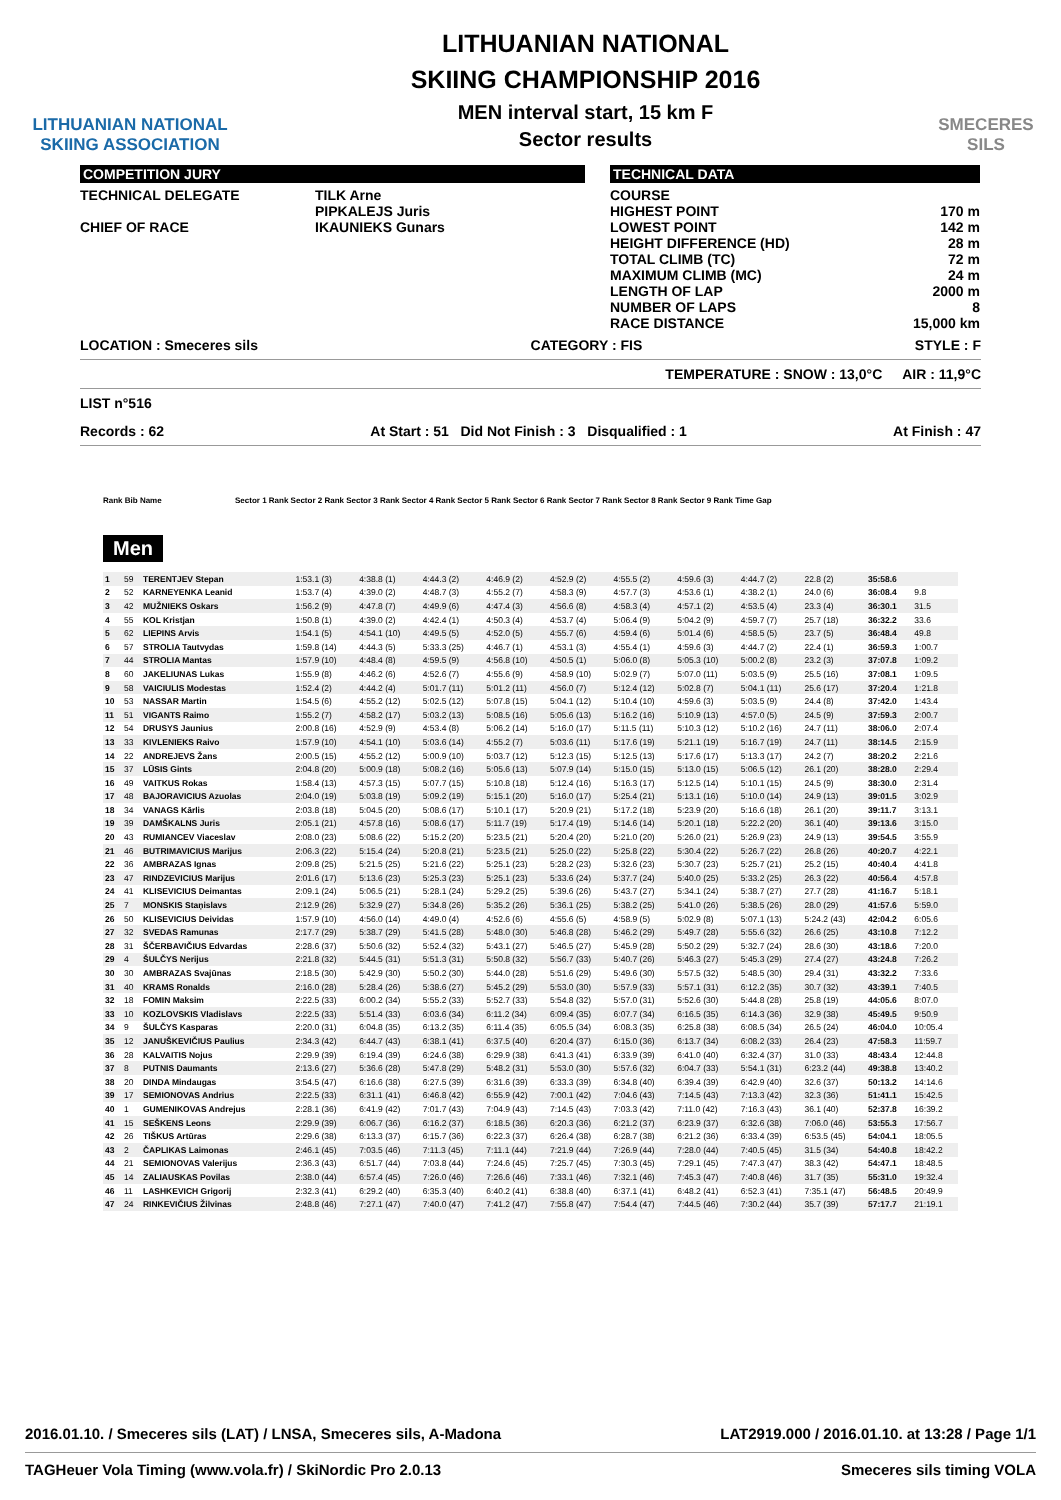LITHUANIAN NATIONAL
SKIING ASSOCIATION
LITHUANIAN NATIONAL
SKIING CHAMPIONSHIP 2016
MEN interval start, 15 km F
Sector results
SMECERES
SILS
COMPETITION JURY
TECHNICAL DELEGATE TILK Arne
PIPKALEJS Juris
CHIEF OF RACE IKAUNIEKS Gunars
TECHNICAL DATA
COURSE
HIGHEST POINT 170 m
LOWEST POINT 142 m
HEIGHT DIFFERENCE (HD) 28 m
TOTAL CLIMB (TC) 72 m
MAXIMUM CLIMB (MC) 24 m
LENGTH OF LAP 2000 m
NUMBER OF LAPS 8
RACE DISTANCE 15,000 km
LOCATION : Smeceres sils CATEGORY : FIS STYLE : F
TEMPERATURE : SNOW : 13,0°C AIR : 11,9°C
LIST n°516
Records : 62 At Start : 51 Did Not Finish : 3 Disqualified : 1 At Finish : 47
Rank Bib Name Sector 1 Rank Sector 2 Rank Sector 3 Rank Sector 4 Rank Sector 5 Rank Sector 6 Rank Sector 7 Rank Sector 8 Rank Sector 9 Rank Time Gap
Men
| 1 | 59 | TERENTJEV Stepan | 1:53.1 (3) | 4:38.8 (1) | 4:44.3 (2) | 4:46.9 (2) | 4:52.9 (2) | 4:55.5 (2) | 4:59.6 (3) | 4:44.7 (2) | 22.8 (2) | 35:58.6 | |
| 2 | 52 | KARNEYENKA Leanid | 1:53.7 (4) | 4:39.0 (2) | 4:48.7 (3) | 4:55.2 (7) | 4:58.3 (9) | 4:57.7 (3) | 4:53.6 (1) | 4:38.2 (1) | 24.0 (6) | 36:08.4 | 9.8 |
| 3 | 42 | MUŽNIEKS Oskars | 1:56.2 (9) | 4:47.8 (7) | 4:49.9 (6) | 4:47.4 (3) | 4:56.6 (8) | 4:58.3 (4) | 4:57.1 (2) | 4:53.5 (4) | 23.3 (4) | 36:30.1 | 31.5 |
| 4 | 55 | KOL Kristjan | 1:50.8 (1) | 4:39.0 (2) | 4:42.4 (1) | 4:50.3 (4) | 4:53.7 (4) | 5:06.4 (9) | 5:04.2 (9) | 4:59.7 (7) | 25.7 (18) | 36:32.2 | 33.6 |
| 5 | 62 | LIEPINS Arvis | 1:54.1 (5) | 4:54.1 (10) | 4:49.5 (5) | 4:52.0 (5) | 4:55.7 (6) | 4:59.4 (6) | 5:01.4 (6) | 4:58.5 (5) | 23.7 (5) | 36:48.4 | 49.8 |
| 6 | 57 | STROLIA Tautvydas | 1:59.8 (14) | 4:44.3 (5) | 5:33.3 (25) | 4:46.7 (1) | 4:53.1 (3) | 4:55.4 (1) | 4:59.6 (3) | 4:44.7 (2) | 22.4 (1) | 36:59.3 | 1:00.7 |
| 7 | 44 | STROLIA Mantas | 1:57.9 (10) | 4:48.4 (8) | 4:59.5 (9) | 4:56.8 (10) | 4:50.5 (1) | 5:06.0 (8) | 5:05.3 (10) | 5:00.2 (8) | 23.2 (3) | 37:07.8 | 1:09.2 |
| 8 | 60 | JAKELIUNAS Lukas | 1:55.9 (8) | 4:46.2 (6) | 4:52.6 (7) | 4:55.6 (9) | 4:58.9 (10) | 5:02.9 (7) | 5:07.0 (11) | 5:03.5 (9) | 25.5 (16) | 37:08.1 | 1:09.5 |
| 9 | 58 | VAICIULIS Modestas | 1:52.4 (2) | 4:44.2 (4) | 5:01.7 (11) | 5:01.2 (11) | 4:56.0 (7) | 5:12.4 (12) | 5:02.8 (7) | 5:04.1 (11) | 25.6 (17) | 37:20.4 | 1:21.8 |
| 10 | 53 | NASSAR Martin | 1:54.5 (6) | 4:55.2 (12) | 5:02.5 (12) | 5:07.8 (15) | 5:04.1 (12) | 5:10.4 (10) | 4:59.6 (3) | 5:03.5 (9) | 24.4 (8) | 37:42.0 | 1:43.4 |
| 11 | 51 | VIGANTS Raimo | 1:55.2 (7) | 4:58.2 (17) | 5:03.2 (13) | 5:08.5 (16) | 5:05.6 (13) | 5:16.2 (16) | 5:10.9 (13) | 4:57.0 (5) | 24.5 (9) | 37:59.3 | 2:00.7 |
| 12 | 54 | DRUSYS Jaunius | 2:00.8 (16) | 4:52.9 (9) | 4:53.4 (8) | 5:06.2 (14) | 5:16.0 (17) | 5:11.5 (11) | 5:10.3 (12) | 5:10.2 (16) | 24.7 (11) | 38:06.0 | 2:07.4 |
| 13 | 33 | KIVLENIEKS Raivo | 1:57.9 (10) | 4:54.1 (10) | 5:03.6 (14) | 4:55.2 (7) | 5:03.6 (11) | 5:17.6 (19) | 5:21.1 (19) | 5:16.7 (19) | 24.7 (11) | 38:14.5 | 2:15.9 |
| 14 | 22 | ANDREJEVS Žans | 2:00.5 (15) | 4:55.2 (12) | 5:00.9 (10) | 5:03.7 (12) | 5:12.3 (15) | 5:12.5 (13) | 5:17.6 (17) | 5:13.3 (17) | 24.2 (7) | 38:20.2 | 2:21.6 |
| 15 | 37 | LŪSIS Gints | 2:04.8 (20) | 5:00.9 (18) | 5:08.2 (16) | 5:05.6 (13) | 5:07.9 (14) | 5:15.0 (15) | 5:13.0 (15) | 5:06.5 (12) | 26.1 (20) | 38:28.0 | 2:29.4 |
| 16 | 49 | VAITKUS Rokas | 1:58.4 (13) | 4:57.3 (15) | 5:07.7 (15) | 5:10.8 (18) | 5:12.4 (16) | 5:16.3 (17) | 5:12.5 (14) | 5:10.1 (15) | 24.5 (9) | 38:30.0 | 2:31.4 |
| 17 | 48 | BAJORAVICIUS Azuolas | 2:04.0 (19) | 5:03.8 (19) | 5:09.2 (19) | 5:15.1 (20) | 5:16.0 (17) | 5:25.4 (21) | 5:13.1 (16) | 5:10.0 (14) | 24.9 (13) | 39:01.5 | 3:02.9 |
| 18 | 34 | VANAGS Kārlis | 2:03.8 (18) | 5:04.5 (20) | 5:08.6 (17) | 5:10.1 (17) | 5:20.9 (21) | 5:17.2 (18) | 5:23.9 (20) | 5:16.6 (18) | 26.1 (20) | 39:11.7 | 3:13.1 |
| 19 | 39 | DAMŠKALNS Juris | 2:05.1 (21) | 4:57.8 (16) | 5:08.6 (17) | 5:11.7 (19) | 5:17.4 (19) | 5:14.6 (14) | 5:20.1 (18) | 5:22.2 (20) | 36.1 (40) | 39:13.6 | 3:15.0 |
| 20 | 43 | RUMIANCEV Viaceslav | 2:08.0 (23) | 5:08.6 (22) | 5:15.2 (20) | 5:23.5 (21) | 5:20.4 (20) | 5:21.0 (20) | 5:26.0 (21) | 5:26.9 (23) | 24.9 (13) | 39:54.5 | 3:55.9 |
| 21 | 46 | BUTRIMAVICIUS Marijus | 2:06.3 (22) | 5:15.4 (24) | 5:20.8 (21) | 5:23.5 (21) | 5:25.0 (22) | 5:25.8 (22) | 5:30.4 (22) | 5:26.7 (22) | 26.8 (26) | 40:20.7 | 4:22.1 |
| 22 | 36 | AMBRAZAS Ignas | 2:09.8 (25) | 5:21.5 (25) | 5:21.6 (22) | 5:25.1 (23) | 5:28.2 (23) | 5:32.6 (23) | 5:30.7 (23) | 5:25.7 (21) | 25.2 (15) | 40:40.4 | 4:41.8 |
| 23 | 47 | RINDZEVICIUS Marijus | 2:01.6 (17) | 5:13.6 (23) | 5:25.3 (23) | 5:25.1 (23) | 5:33.6 (24) | 5:37.7 (24) | 5:40.0 (25) | 5:33.2 (25) | 26.3 (22) | 40:56.4 | 4:57.8 |
| 24 | 41 | KLISEVICIUS Deimantas | 2:09.1 (24) | 5:06.5 (21) | 5:28.1 (24) | 5:29.2 (25) | 5:39.6 (26) | 5:43.7 (27) | 5:34.1 (24) | 5:38.7 (27) | 27.7 (28) | 41:16.7 | 5:18.1 |
| 25 | 7 | MONSKIS Staņislavs | 2:12.9 (26) | 5:32.9 (27) | 5:34.8 (26) | 5:35.2 (26) | 5:36.1 (25) | 5:38.2 (25) | 5:41.0 (26) | 5:38.5 (26) | 28.0 (29) | 41:57.6 | 5:59.0 |
| 26 | 50 | KLISEVICIUS Deividas | 1:57.9 (10) | 4:56.0 (14) | 4:49.0 (4) | 4:52.6 (6) | 4:55.6 (5) | 4:58.9 (5) | 5:02.9 (8) | 5:07.1 (13) | 5:24.2 (43) | 42:04.2 | 6:05.6 |
| 27 | 32 | SVEDAS Ramunas | 2:17.7 (29) | 5:38.7 (29) | 5:41.5 (28) | 5:48.0 (30) | 5:46.8 (28) | 5:46.2 (29) | 5:49.7 (28) | 5:55.6 (32) | 26.6 (25) | 43:10.8 | 7:12.2 |
| 28 | 31 | ŠČERBAVIČIUS Edvardas | 2:28.6 (37) | 5:50.6 (32) | 5:52.4 (32) | 5:43.1 (27) | 5:46.5 (27) | 5:45.9 (28) | 5:50.2 (29) | 5:32.7 (24) | 28.6 (30) | 43:18.6 | 7:20.0 |
| 29 | 4 | ŠULČYS Nerijus | 2:21.8 (32) | 5:44.5 (31) | 5:51.3 (31) | 5:50.8 (32) | 5:56.7 (33) | 5:40.7 (26) | 5:46.3 (27) | 5:45.3 (29) | 27.4 (27) | 43:24.8 | 7:26.2 |
| 30 | 30 | AMBRAZAS Svajūnas | 2:18.5 (30) | 5:42.9 (30) | 5:50.2 (30) | 5:44.0 (28) | 5:51.6 (29) | 5:49.6 (30) | 5:57.5 (32) | 5:48.5 (30) | 29.4 (31) | 43:32.2 | 7:33.6 |
| 31 | 40 | KRAMS Ronalds | 2:16.0 (28) | 5:28.4 (26) | 5:38.6 (27) | 5:45.2 (29) | 5:53.0 (30) | 5:57.9 (33) | 5:57.1 (31) | 6:12.2 (35) | 30.7 (32) | 43:39.1 | 7:40.5 |
| 32 | 18 | FOMIN Maksim | 2:22.5 (33) | 6:00.2 (34) | 5:55.2 (33) | 5:52.7 (33) | 5:54.8 (32) | 5:57.0 (31) | 5:52.6 (30) | 5:44.8 (28) | 25.8 (19) | 44:05.6 | 8:07.0 |
| 33 | 10 | KOZLOVSKIS Vladislavs | 2:22.5 (33) | 5:51.4 (33) | 6:03.6 (34) | 6:11.2 (34) | 6:09.4 (35) | 6:07.7 (34) | 6:16.5 (35) | 6:14.3 (36) | 32.9 (38) | 45:49.5 | 9:50.9 |
| 34 | 9 | ŠULČYS Kasparas | 2:20.0 (31) | 6:04.8 (35) | 6:13.2 (35) | 6:11.4 (35) | 6:05.5 (34) | 6:08.3 (35) | 6:25.8 (38) | 6:08.5 (34) | 26.5 (24) | 46:04.0 | 10:05.4 |
| 35 | 12 | JANUŠKEVIČIUS Paulius | 2:34.3 (42) | 6:44.7 (43) | 6:38.1 (41) | 6:37.5 (40) | 6:20.4 (37) | 6:15.0 (36) | 6:13.7 (34) | 6:08.2 (33) | 26.4 (23) | 47:58.3 | 11:59.7 |
| 36 | 28 | KALVAITIS Nojus | 2:29.9 (39) | 6:19.4 (39) | 6:24.6 (38) | 6:29.9 (38) | 6:41.3 (41) | 6:33.9 (39) | 6:41.0 (40) | 6:32.4 (37) | 31.0 (33) | 48:43.4 | 12:44.8 |
| 37 | 8 | PUTNIS Daumants | 2:13.6 (27) | 5:36.6 (28) | 5:47.8 (29) | 5:48.2 (31) | 5:53.0 (30) | 5:57.6 (32) | 6:04.7 (33) | 5:54.1 (31) | 6:23.2 (44) | 49:38.8 | 13:40.2 |
| 38 | 20 | DINDA Mindaugas | 3:54.5 (47) | 6:16.6 (38) | 6:27.5 (39) | 6:31.6 (39) | 6:33.3 (39) | 6:34.8 (40) | 6:39.4 (39) | 6:42.9 (40) | 32.6 (37) | 50:13.2 | 14:14.6 |
| 39 | 17 | SEMIONOVAS Andrius | 2:22.5 (33) | 6:31.1 (41) | 6:46.8 (42) | 6:55.9 (42) | 7:00.1 (42) | 7:04.6 (43) | 7:14.5 (43) | 7:13.3 (42) | 32.3 (36) | 51:41.1 | 15:42.5 |
| 40 | 1 | GUMENIKOVAS Andrejus | 2:28.1 (36) | 6:41.9 (42) | 7:01.7 (43) | 7:04.9 (43) | 7:14.5 (43) | 7:03.3 (42) | 7:11.0 (42) | 7:16.3 (43) | 36.1 (40) | 52:37.8 | 16:39.2 |
| 41 | 15 | SEŠKENS Leons | 2:29.9 (39) | 6:06.7 (36) | 6:16.2 (37) | 6:18.5 (36) | 6:20.3 (36) | 6:21.2 (37) | 6:23.9 (37) | 6:32.6 (38) | 7:06.0 (46) | 53:55.3 | 17:56.7 |
| 42 | 26 | TIŠKUS Artūras | 2:29.6 (38) | 6:13.3 (37) | 6:15.7 (36) | 6:22.3 (37) | 6:26.4 (38) | 6:28.7 (38) | 6:21.2 (36) | 6:33.4 (39) | 6:53.5 (45) | 54:04.1 | 18:05.5 |
| 43 | 2 | ČAPLIKAS Laimonas | 2:46.1 (45) | 7:03.5 (46) | 7:11.3 (45) | 7:11.1 (44) | 7:21.9 (44) | 7:26.9 (44) | 7:28.0 (44) | 7:40.5 (45) | 31.5 (34) | 54:40.8 | 18:42.2 |
| 44 | 21 | SEMIONOVAS Valerijus | 2:36.3 (43) | 6:51.7 (44) | 7:03.8 (44) | 7:24.6 (45) | 7:25.7 (45) | 7:30.3 (45) | 7:29.1 (45) | 7:47.3 (47) | 38.3 (42) | 54:47.1 | 18:48.5 |
| 45 | 14 | ZALIAUSKAS Povilas | 2:38.0 (44) | 6:57.4 (45) | 7:26.0 (46) | 7:26.6 (46) | 7:33.1 (46) | 7:32.1 (46) | 7:45.3 (47) | 7:40.8 (46) | 31.7 (35) | 55:31.0 | 19:32.4 |
| 46 | 11 | LASHKEVICH Grigorij | 2:32.3 (41) | 6:29.2 (40) | 6:35.3 (40) | 6:40.2 (41) | 6:38.8 (40) | 6:37.1 (41) | 6:48.2 (41) | 6:52.3 (41) | 7:35.1 (47) | 56:48.5 | 20:49.9 |
| 47 | 24 | RINKEVIČIUS Žilvinas | 2:48.8 (46) | 7:27.1 (47) | 7:40.0 (47) | 7:41.2 (47) | 7:55.8 (47) | 7:54.4 (47) | 7:44.5 (46) | 7:30.2 (44) | 35.7 (39) | 57:17.7 | 21:19.1 |
2016.01.10. / Smeceres sils (LAT) / LNSA, Smeceres sils, A-Madona LAT2919.000 / 2016.01.10. at 13:28 / Page 1/1
TAGHeuer Vola Timing (www.vola.fr) / SkiNordic Pro 2.0.13 Smeceres sils timing VOLA